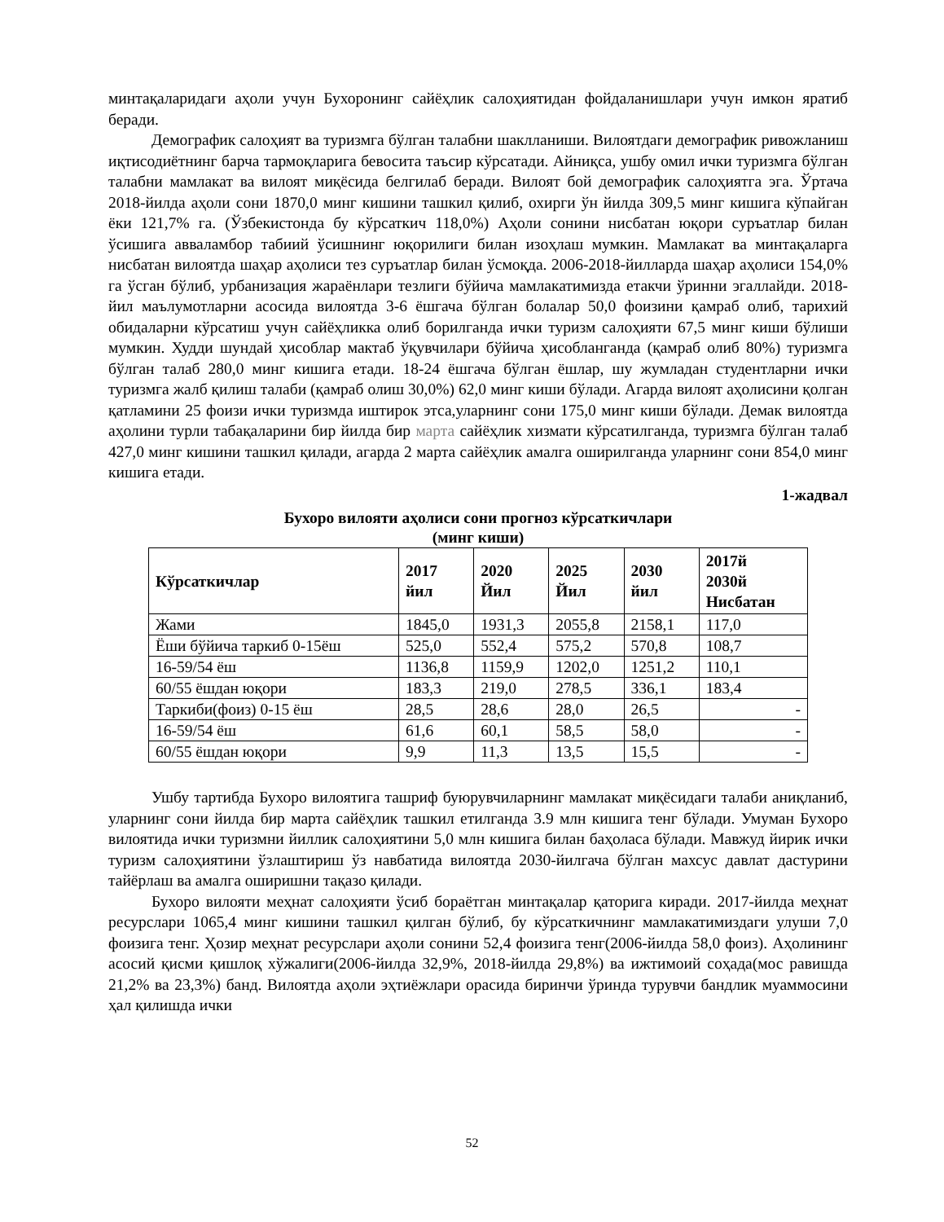минтақаларидаги аҳоли учун Бухоронинг сайёҳлик салоҳиятидан фойдаланишлари учун имкон яратиб беради.
Демографик салоҳият ва туризмга бўлган талабни шаклланиши. Вилоятдаги демографик ривожланиш иқтисодиётнинг барча тармоқларига бевосита таъсир кўрсатади. Айниқса, ушбу омил ички туризмга бўлган талабни мамлакат ва вилоят миқёсида белгилаб беради. Вилоят бой демографик салоҳиятга эга. Ўртача 2018-йилда аҳоли сони 1870,0 минг кишини ташкил қилиб, охирги ўн йилда 309,5 минг кишига кўпайган ёки 121,7% га. (Ўзбекистонда бу кўрсаткич 118,0%) Аҳоли сонини нисбатан юқори суръатлар билан ўсишига аввалaмбор табиий ўсишнинг юқорилиги билан изоҳлаш мумкин. Мамлакат ва минтақаларга нисбатан вилоятда шаҳар аҳолиси тез суръатлар билан ўсмоқда. 2006-2018-йилларда шаҳар аҳолиси 154,0% га ўсган бўлиб, урбанизация жараёнлари тезлиги бўйича мамлакатимизда етакчи ўринни эгаллайди. 2018-йил маълумотларни асосида вилоятда 3-6 ёшгача бўлган болалар 50,0 фоизини қамраб олиб, тарихий обидаларни кўрсатиш учун сайёҳликка олиб борилганда ички туризм салоҳияти 67,5 минг киши бўлиши мумкин. Худди шундай ҳисоблар мактаб ўқувчилари бўйича ҳисобланганда (қамраб олиб 80%) туризмга бўлган талаб 280,0 минг кишига етади. 18-24 ёшгача бўлган ёшлар, шу жумладан студентларни ички туризмга жалб қилиш талаби (қамраб олиш 30,0%) 62,0 минг киши бўлади. Агарда вилоят аҳолисини қолган қатламини 25 фоизи ички туризмда иштирок этса,уларнинг сони 175,0 минг киши бўлади. Демак вилоятда аҳолини турли табақаларини бир йилда бир марта сайёҳлик хизмати кўрсатилганда, туризмга бўлган талаб 427,0 минг кишини ташкил қилади, агарда 2 марта сайёҳлик амалга оширилганда уларнинг сони 854,0 минг кишига етади.
1-жадвал
Бухоро вилояти аҳолиси сони прогноз кўрсаткичлари
(минг киши)
| Кўрсаткичлар | 2017 йил | 2020 Йил | 2025 Йил | 2030 йил | 2017й 2030й Нисбатан |
| --- | --- | --- | --- | --- | --- |
| Жами | 1845,0 | 1931,3 | 2055,8 | 2158,1 | 117,0 |
| Ёши бўйича таркиб 0-15ёш | 525,0 | 552,4 | 575,2 | 570,8 | 108,7 |
| 16-59/54 ёш | 1136,8 | 1159,9 | 1202,0 | 1251,2 | 110,1 |
| 60/55 ёшдан юқори | 183,3 | 219,0 | 278,5 | 336,1 | 183,4 |
| Таркиби(фоиз) 0-15 ёш | 28,5 | 28,6 | 28,0 | 26,5 | - |
| 16-59/54 ёш | 61,6 | 60,1 | 58,5 | 58,0 | - |
| 60/55 ёшдан юқори | 9,9 | 11,3 | 13,5 | 15,5 | - |
Ушбу тартибда Бухоро вилоятига ташриф буюрувчиларнинг мамлакат миқёсидаги талаби аниқланиб, уларнинг сони йилда бир марта сайёҳлик ташкил етилганда 3.9 млн кишига тенг бўлади. Умуман Бухоро вилоятида ички туризмни йиллик салоҳиятини 5,0 млн кишига билан баҳоласа бўлади. Мавжуд йирик ички туризм салоҳиятини ўзлаштириш ўз навбатида вилоятда 2030-йилгача бўлган махсус давлат дастурини тайёрлаш ва амалга оширишни тақазо қилади.
Бухоро вилояти меҳнат салоҳияти ўсиб бораётган минтақалар қаторига киради. 2017-йилда меҳнат ресурслари 1065,4 минг кишини ташкил қилган бўлиб, бу кўрсаткичнинг мамлакатимиздаги улуши 7,0 фоизига тенг. Ҳозир меҳнат ресурслари аҳоли сонини 52,4 фоизига тенг(2006-йилда 58,0 фоиз). Аҳолининг асосий қисми қишлоқ хўжалиги(2006-йилда 32,9%, 2018-йилда 29,8%) ва ижтимоий соҳада(мос равишда 21,2% ва 23,3%) банд. Вилоятда аҳоли эҳтиёжлари орасида биринчи ўринда турувчи бандлик муаммосини ҳал қилишда ички
52